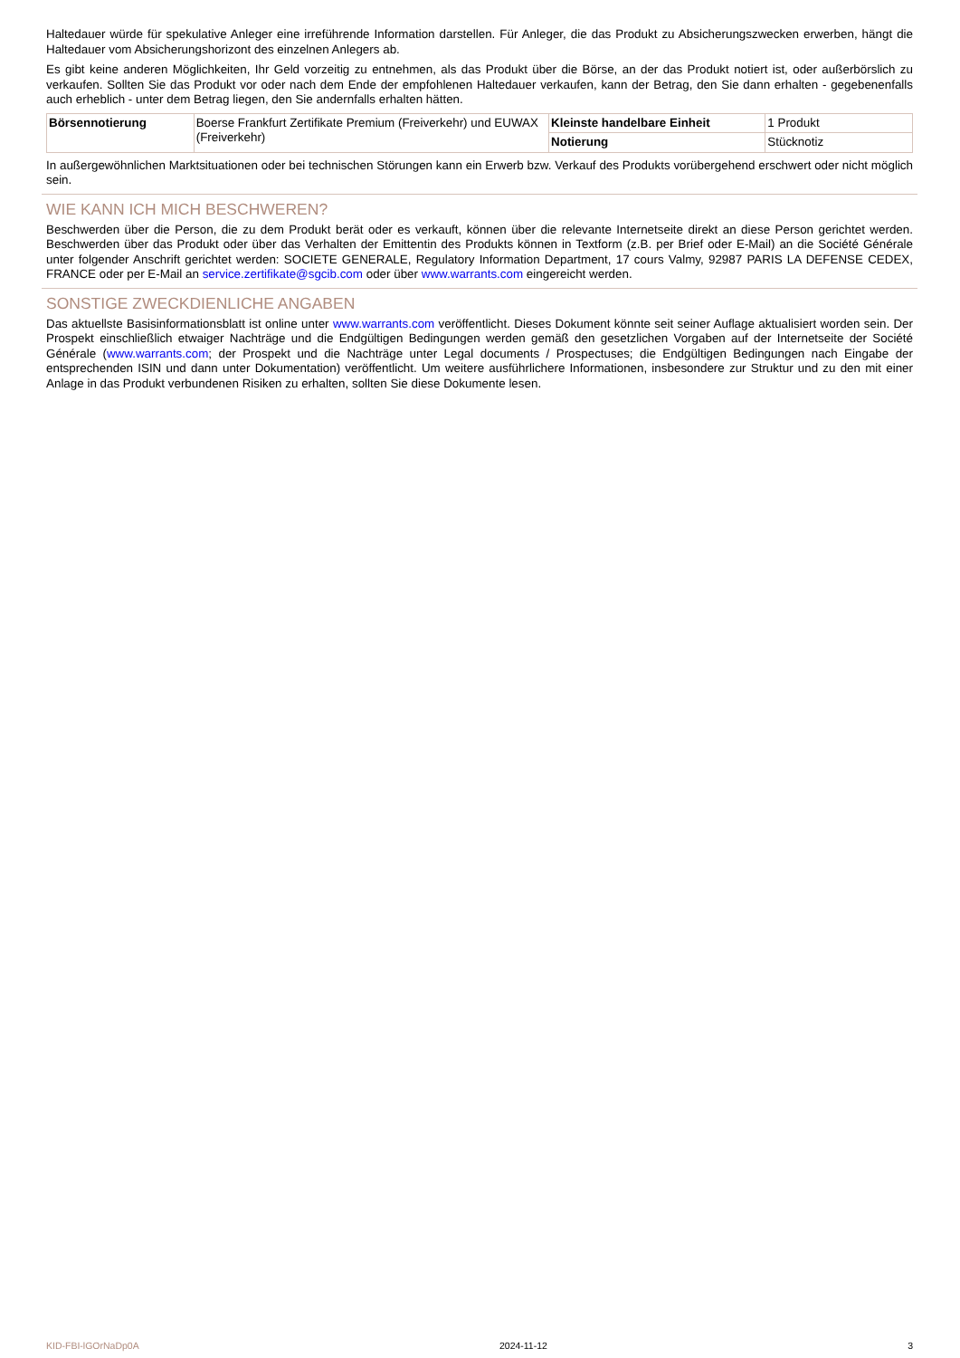Haltedauer würde für spekulative Anleger eine irreführende Information darstellen. Für Anleger, die das Produkt zu Absicherungszwecken erwerben, hängt die Haltedauer vom Absicherungshorizont des einzelnen Anlegers ab.
Es gibt keine anderen Möglichkeiten, Ihr Geld vorzeitig zu entnehmen, als das Produkt über die Börse, an der das Produkt notiert ist, oder außerbörslich zu verkaufen. Sollten Sie das Produkt vor oder nach dem Ende der empfohlenen Haltedauer verkaufen, kann der Betrag, den Sie dann erhalten - gegebenenfalls auch erheblich - unter dem Betrag liegen, den Sie andernfalls erhalten hätten.
| Börsennotierung | Boerse Frankfurt Zertifikate Premium (Freiverkehr) und EUWAX (Freiverkehr) | Kleinste handelbare Einheit | 1 Produkt |
| | | Notierung | Stücknotiz |
In außergewöhnlichen Marktsituationen oder bei technischen Störungen kann ein Erwerb bzw. Verkauf des Produkts vorübergehend erschwert oder nicht möglich sein.
WIE KANN ICH MICH BESCHWEREN?
Beschwerden über die Person, die zu dem Produkt berät oder es verkauft, können über die relevante Internetseite direkt an diese Person gerichtet werden. Beschwerden über das Produkt oder über das Verhalten der Emittentin des Produkts können in Textform (z.B. per Brief oder E-Mail) an die Société Générale unter folgender Anschrift gerichtet werden: SOCIETE GENERALE, Regulatory Information Department, 17 cours Valmy, 92987 PARIS LA DEFENSE CEDEX, FRANCE oder per E-Mail an service.zertifikate@sgcib.com oder über www.warrants.com eingereicht werden.
SONSTIGE ZWECKDIENLICHE ANGABEN
Das aktuellste Basisinformationsblatt ist online unter www.warrants.com veröffentlicht. Dieses Dokument könnte seit seiner Auflage aktualisiert worden sein. Der Prospekt einschließlich etwaiger Nachträge und die Endgültigen Bedingungen werden gemäß den gesetzlichen Vorgaben auf der Internetseite der Société Générale (www.warrants.com; der Prospekt und die Nachträge unter Legal documents / Prospectuses; die Endgültigen Bedingungen nach Eingabe der entsprechenden ISIN und dann unter Dokumentation) veröffentlicht. Um weitere ausführlichere Informationen, insbesondere zur Struktur und zu den mit einer Anlage in das Produkt verbundenen Risiken zu erhalten, sollten Sie diese Dokumente lesen.
KID-FBI-lGOrNaDp0A 2024-11-12 3